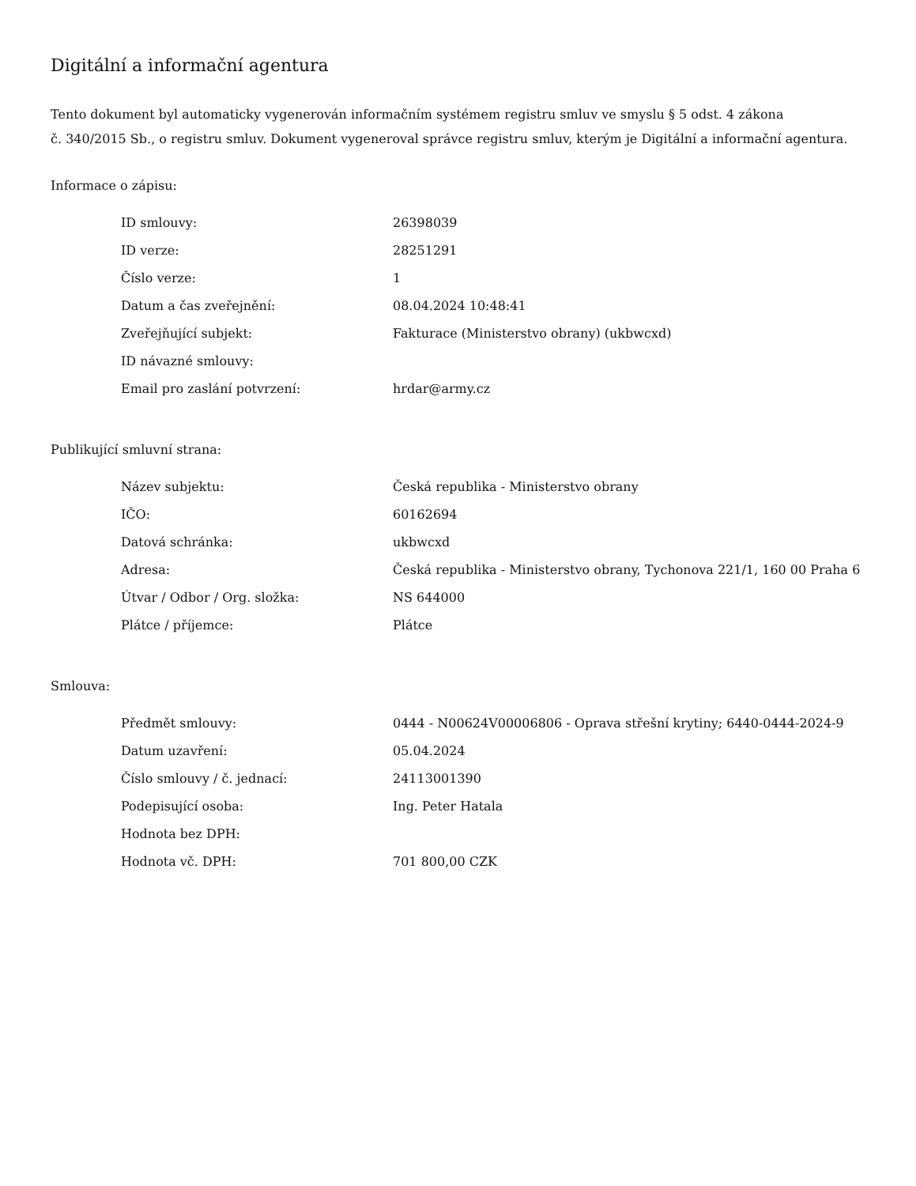Digitální a informační agentura
Tento dokument byl automaticky vygenerován informačním systémem registru smluv ve smyslu § 5 odst. 4 zákona
č. 340/2015 Sb., o registru smluv. Dokument vygeneroval správce registru smluv, kterým je Digitální a informační agentura.
Informace o zápisu:
| ID smlouvy: | 26398039 |
| ID verze: | 28251291 |
| Číslo verze: | 1 |
| Datum a čas zveřejnění: | 08.04.2024 10:48:41 |
| Zveřejňující subjekt: | Fakturace (Ministerstvo obrany) (ukbwcxd) |
| ID návazné smlouvy: | |
| Email pro zaslání potvrzení: | hrdar@army.cz |
Publikující smluvní strana:
| Název subjektu: | Česká republika - Ministerstvo obrany |
| IČO: | 60162694 |
| Datová schránka: | ukbwcxd |
| Adresa: | Česká republika - Ministerstvo obrany, Tychonova 221/1, 160 00 Praha 6 |
| Útvar / Odbor / Org. složka: | NS 644000 |
| Plátce / příjemce: | Plátce |
Smlouva:
| Předmět smlouvy: | 0444 - N00624V00006806 - Oprava střešní krytiny; 6440-0444-2024-9 |
| Datum uzavření: | 05.04.2024 |
| Číslo smlouvy / č. jednací: | 24113001390 |
| Podepisující osoba: | Ing. Peter Hatala |
| Hodnota bez DPH: | |
| Hodnota vč. DPH: | 701 800,00 CZK |